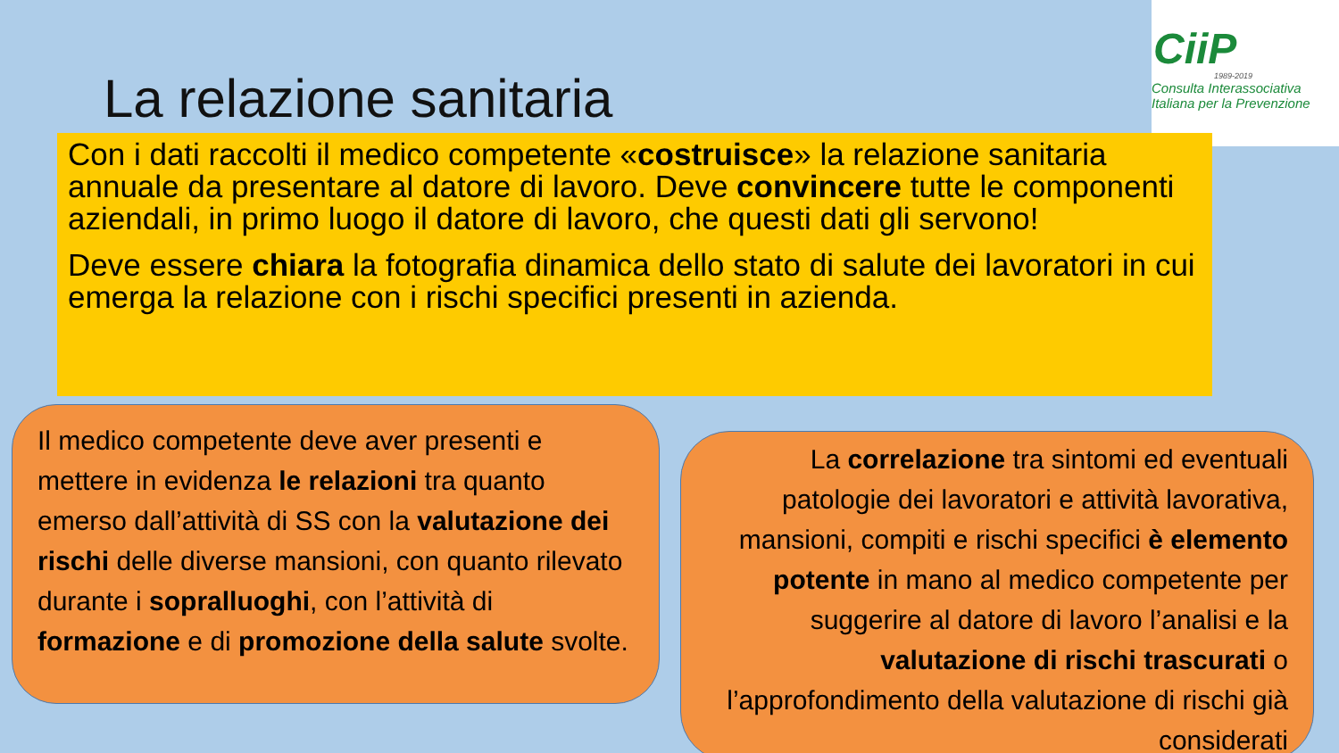CiiP
1989-2019
Consulta Interassociativa
Italiana per la Prevenzione
La relazione sanitaria
Con i dati raccolti il medico competente «costruisce» la relazione sanitaria annuale da presentare al datore di lavoro. Deve convincere tutte le componenti aziendali, in primo luogo il datore di lavoro, che questi dati gli servono!
Deve essere chiara la fotografia dinamica dello stato di salute dei lavoratori in cui emerga la relazione con i rischi specifici presenti in azienda.
Il medico competente deve aver presenti e mettere in evidenza le relazioni tra quanto emerso dall’attività di SS con la valutazione dei rischi delle diverse mansioni, con quanto rilevato durante i sopralluoghi, con l’attività di formazione e di promozione della salute svolte.
La correlazione tra sintomi ed eventuali patologie dei lavoratori e attività lavorativa, mansioni, compiti e rischi specifici è elemento potente in mano al medico competente per suggerire al datore di lavoro l’analisi e la valutazione di rischi trascurati o l’approfondimento della valutazione di rischi già considerati